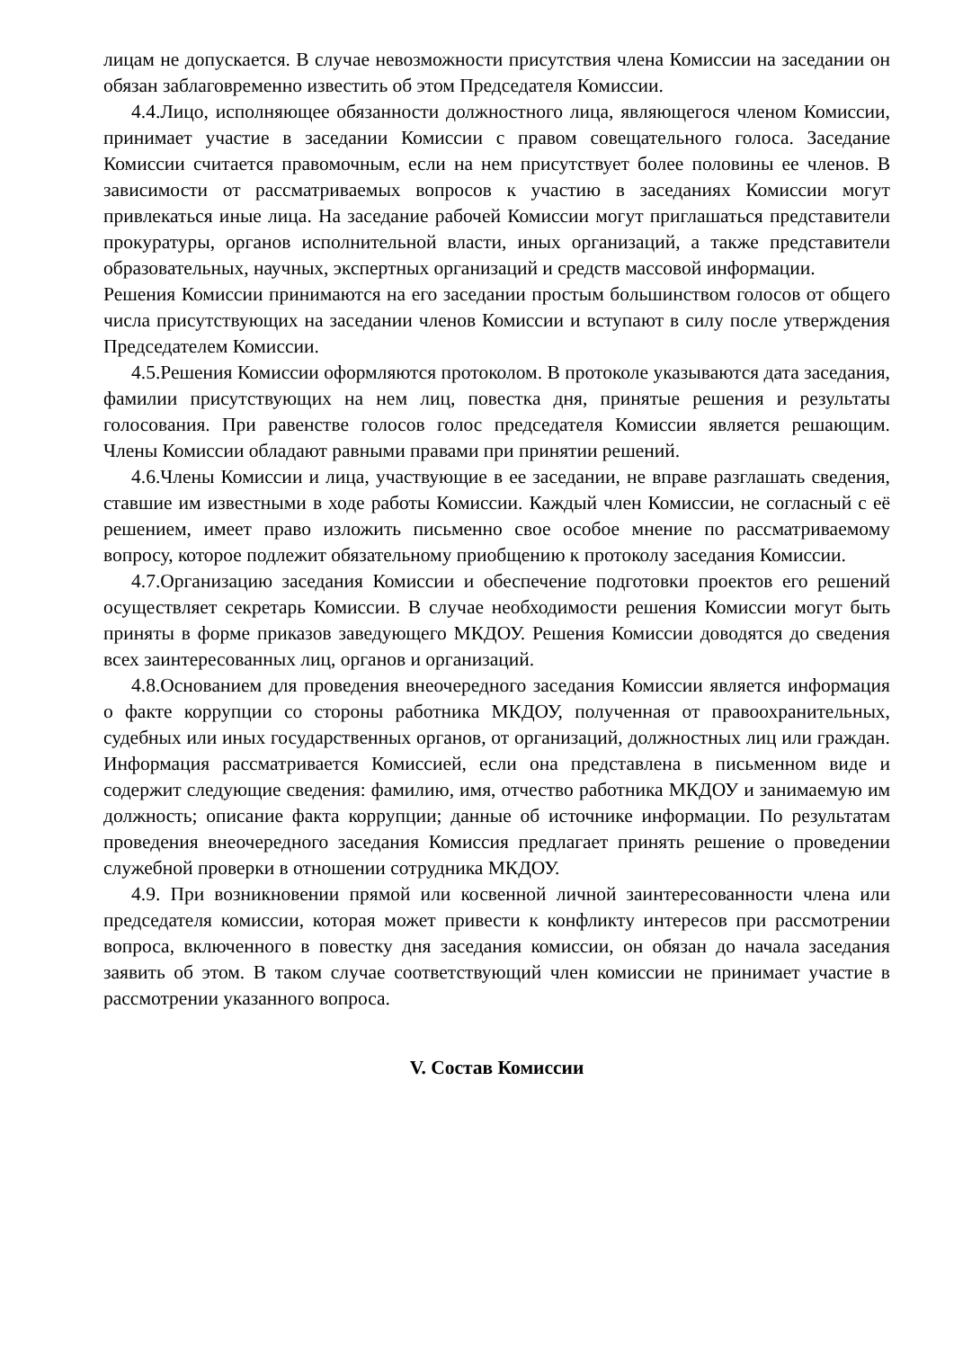лицам не допускается. В случае невозможности присутствия члена Комиссии на заседании он обязан заблаговременно известить об этом Председателя Комиссии.
4.4.Лицо, исполняющее обязанности должностного лица, являющегося членом Комиссии, принимает участие в заседании Комиссии с правом совещательного голоса. Заседание Комиссии считается правомочным, если на нем присутствует более половины ее членов. В зависимости от рассматриваемых вопросов к участию в заседаниях Комиссии могут привлекаться иные лица. На заседание рабочей Комиссии могут приглашаться представители прокуратуры, органов исполнительной власти, иных организаций, а также представители образовательных, научных, экспертных организаций и средств массовой информации.
Решения Комиссии принимаются на его заседании простым большинством голосов от общего числа присутствующих на заседании членов Комиссии и вступают в силу после утверждения Председателем Комиссии.
4.5.Решения Комиссии оформляются протоколом. В протоколе указываются дата заседания, фамилии присутствующих на нем лиц, повестка дня, принятые решения и результаты голосования. При равенстве голосов голос председателя Комиссии является решающим. Члены Комиссии обладают равными правами при принятии решений.
4.6.Члены Комиссии и лица, участвующие в ее заседании, не вправе разглашать сведения, ставшие им известными в ходе работы Комиссии. Каждый член Комиссии, не согласный с её решением, имеет право изложить письменно свое особое мнение по рассматриваемому вопросу, которое подлежит обязательному приобщению к протоколу заседания Комиссии.
4.7.Организацию заседания Комиссии и обеспечение подготовки проектов его решений осуществляет секретарь Комиссии. В случае необходимости решения Комиссии могут быть приняты в форме приказов заведующего МКДОУ. Решения Комиссии доводятся до сведения всех заинтересованных лиц, органов и организаций.
4.8.Основанием для проведения внеочередного заседания Комиссии является информация о факте коррупции со стороны работника МКДОУ, полученная от правоохранительных, судебных или иных государственных органов, от организаций, должностных лиц или граждан. Информация рассматривается Комиссией, если она представлена в письменном виде и содержит следующие сведения: фамилию, имя, отчество работника МКДОУ и занимаемую им должность; описание факта коррупции; данные об источнике информации. По результатам проведения внеочередного заседания Комиссия предлагает принять решение о проведении служебной проверки в отношении сотрудника МКДОУ.
4.9. При возникновении прямой или косвенной личной заинтересованности члена или председателя комиссии, которая может привести к конфликту интересов при рассмотрении вопроса, включенного в повестку дня заседания комиссии, он обязан до начала заседания заявить об этом. В таком случае соответствующий член комиссии не принимает участие в рассмотрении указанного вопроса.
V. Состав Комиссии